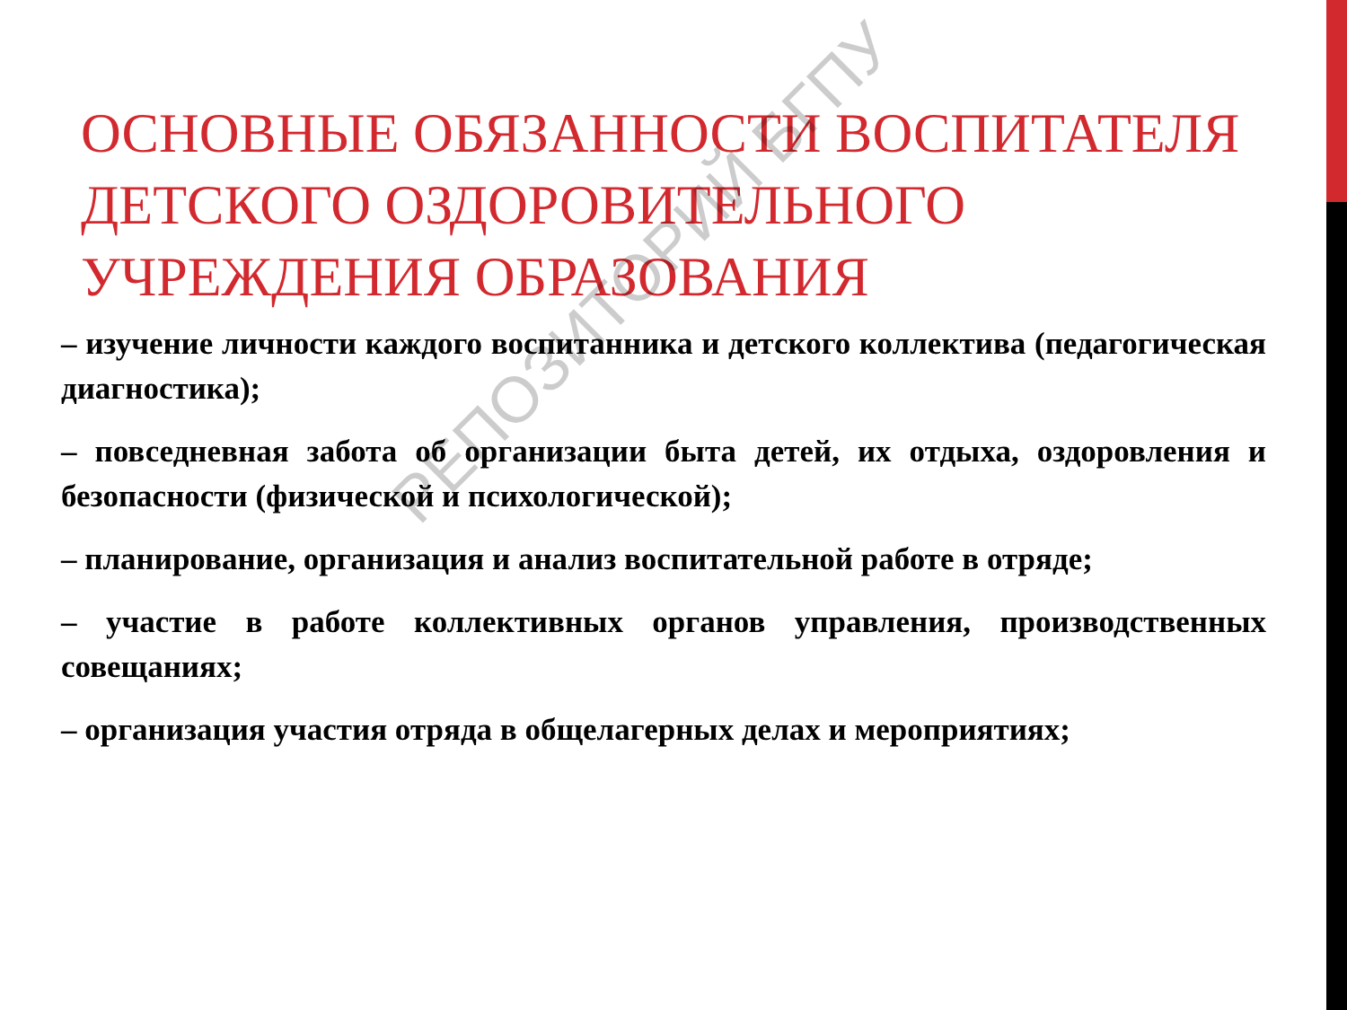ОСНОВНЫЕ ОБЯЗАННОСТИ ВОСПИТАТЕЛЯ ДЕТСКОГО ОЗДОРОВИТЕЛЬНОГО УЧРЕЖДЕНИЯ ОБРАЗОВАНИЯ
– изучение личности каждого воспитанника и детского коллектива (педагогическая диагностика);
– повседневная забота об организации быта детей, их отдыха, оздоровления и безопасности (физической и психологической);
– планирование, организация и анализ воспитательной работе в отряде;
– участие в работе коллективных органов управления, производственных совещаниях;
– организация участия отряда в общелагерных делах и мероприятиях;
РЕПОЗИТОРИЙ БГПУ